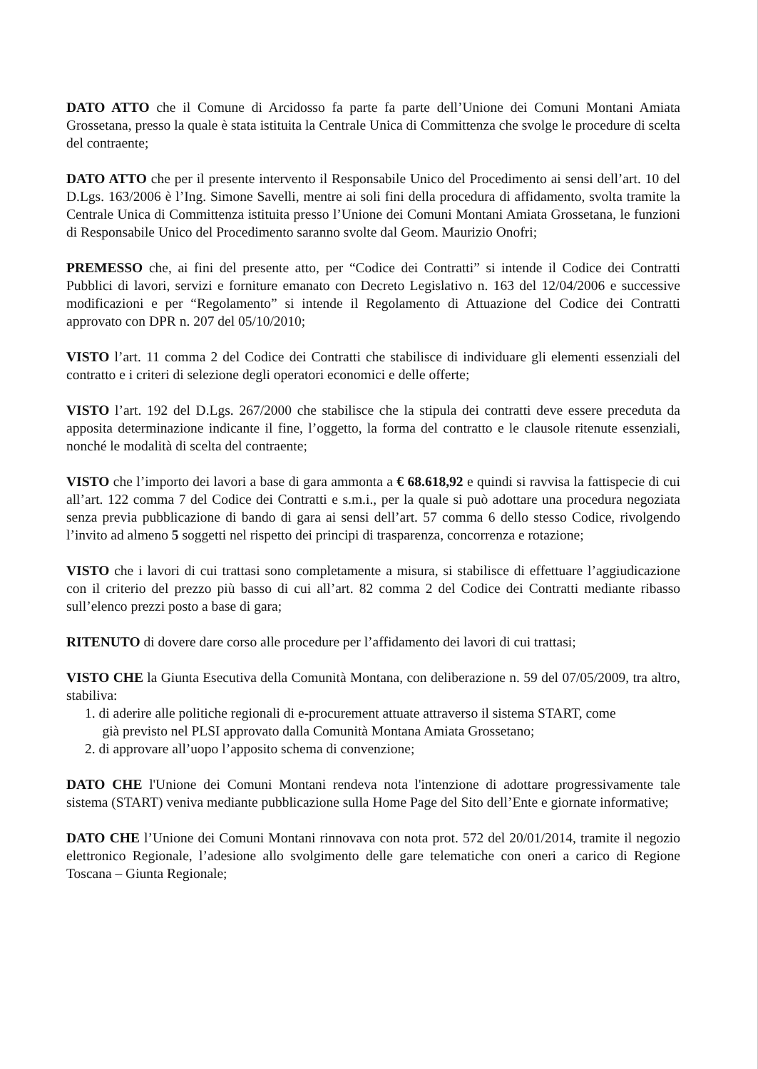DATO ATTO che il Comune di Arcidosso fa parte fa parte dell’Unione dei Comuni Montani Amiata Grossetana, presso la quale è stata istituita la Centrale Unica di Committenza che svolge le procedure di scelta del contraente;
DATO ATTO che per il presente intervento il Responsabile Unico del Procedimento ai sensi dell’art. 10 del D.Lgs. 163/2006 è l’Ing. Simone Savelli, mentre ai soli fini della procedura di affidamento, svolta tramite la Centrale Unica di Committenza istituita presso l’Unione dei Comuni Montani Amiata Grossetana, le funzioni di Responsabile Unico del Procedimento saranno svolte dal Geom. Maurizio Onofri;
PREMESSO che, ai fini del presente atto, per “Codice dei Contratti” si intende il Codice dei Contratti Pubblici di lavori, servizi e forniture emanato con Decreto Legislativo n. 163 del 12/04/2006 e successive modificazioni e per “Regolamento” si intende il Regolamento di Attuazione del Codice dei Contratti approvato con DPR n. 207 del 05/10/2010;
VISTO l’art. 11 comma 2 del Codice dei Contratti che stabilisce di individuare gli elementi essenziali del contratto e i criteri di selezione degli operatori economici e delle offerte;
VISTO l’art. 192 del D.Lgs. 267/2000 che stabilisce che la stipula dei contratti deve essere preceduta da apposita determinazione indicante il fine, l’oggetto, la forma del contratto e le clausole ritenute essenziali, nonché le modalità di scelta del contraente;
VISTO che l’importo dei lavori a base di gara ammonta a € 68.618,92 e quindi si ravvisa la fattispecie di cui all’art. 122 comma 7 del Codice dei Contratti e s.m.i., per la quale si può adottare una procedura negoziata senza previa pubblicazione di bando di gara ai sensi dell’art. 57 comma 6 dello stesso Codice, rivolgendo l’invito ad almeno 5 soggetti nel rispetto dei principi di trasparenza, concorrenza e rotazione;
VISTO che i lavori di cui trattasi sono completamente a misura, si stabilisce di effettuare l’aggiudicazione con il criterio del prezzo più basso di cui all’art. 82 comma 2 del Codice dei Contratti mediante ribasso sull’elenco prezzi posto a base di gara;
RITENUTO di dovere dare corso alle procedure per l’affidamento dei lavori di cui trattasi;
VISTO CHE la Giunta Esecutiva della Comunità Montana, con deliberazione n. 59 del 07/05/2009, tra altro, stabiliva:
1. di aderire alle politiche regionali di e-procurement attuate attraverso il sistema START, come
già previsto nel PLSI approvato dalla Comunità Montana Amiata Grossetano;
2. di approvare all’uopo l’apposito schema di convenzione;
DATO CHE l'Unione dei Comuni Montani rendeva nota l'intenzione di adottare progressivamente tale sistema (START) veniva mediante pubblicazione sulla Home Page del Sito dell’Ente e giornate informative;
DATO CHE l’Unione dei Comuni Montani rinnovava con nota prot. 572 del 20/01/2014, tramite il negozio elettronico Regionale, l’adesione allo svolgimento delle gare telematiche con oneri a carico di Regione Toscana – Giunta Regionale;